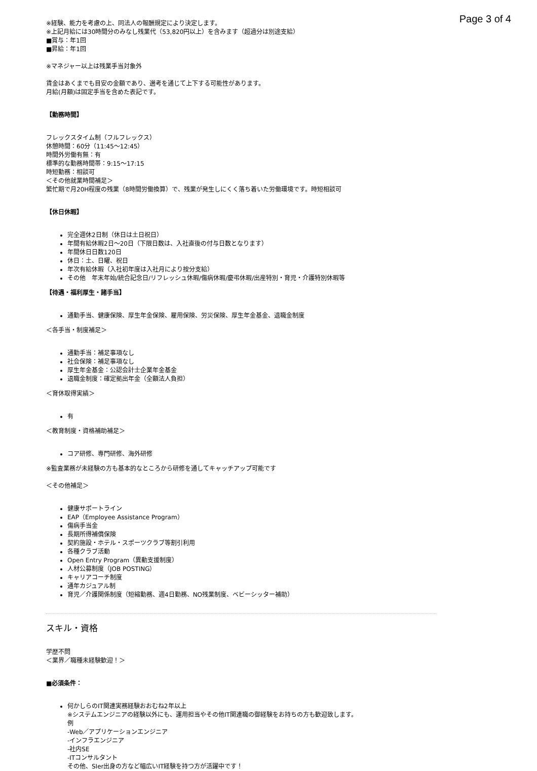Page 3 of 4
※経験、能力を考慮の上、同法人の報酬規定により決定します。
※上記月給には30時間分のみなし残業代（53,820円以上）を含みます（超過分は別途支給）
■賞与：年1回
■昇給：年1回
※マネジャー以上は残業手当対象外
賃金はあくまでも目安の金額であり、選考を通じて上下する可能性があります。
月給(月額)は固定手当を含めた表記です。
【勤務時間】
フレックスタイム制（フルフレックス）
休憩時間：60分（11:45〜12:45）
時間外労働有無：有
標準的な勤務時間帯：9:15〜17:15
時短勤務：相談可
＜その他就業時間補足＞
繁忙期で月20H程度の残業（8時間労働換算）で、残業が発生しにくく落ち着いた労働環境です。時短相談可
【休日休暇】
完全週休2日制（休日は土日祝日）
年間有給休暇2日〜20日（下限日数は、入社直後の付与日数となります）
年間休日日数120日
休日：土、日曜、祝日
年次有給休暇（入社初年度は入社月により按分支給）
その他　年末年始/統合記念日/リフレッシュ休暇/傷病休暇/慶弔休暇/出産特別・育児・介護特別休暇等
【待遇・福利厚生・諸手当】
通勤手当、健康保険、厚生年金保険、雇用保険、労災保険、厚生年金基金、退職金制度
＜各手当・制度補足＞
通勤手当：補足事項なし
社会保険：補足事項なし
厚生年金基金：公認会計士企業年金基金
退職金制度：確定拠出年金（全額法人負担）
＜育休取得実績＞
有
＜教育制度・資格補助補足＞
コア研修、専門研修、海外研修
※監査業務が未経験の方も基本的なところから研修を通してキャッチアップ可能です
＜その他補足＞
健康サポートライン
EAP（Employee Assistance Program）
傷病手当金
長期所得補償保険
契約施設・ホテル・スポーツクラブ等割引利用
各種クラブ活動
Open Entry Program（異動支援制度）
人材公募制度（JOB POSTING）
キャリアコーチ制度
通年カジュアル制
育児／介護関係制度（短縮勤務、週4日勤務、NO残業制度、ベビーシッター補助）
スキル・資格
学歴不問
＜業界／職種未経験歓迎！＞
■必須条件：
何かしらのIT関連実務経験おおむね2年以上
※システムエンジニアの経験以外にも、運用担当やその他IT関連職の御経験をお持ちの方も歓迎致します。
例
-Web／アプリケーションエンジニア
-インフラエンジニア
-社内SE
-ITコンサルタント
その他、SIer出身の方など幅広いIT経験を持つ方が活躍中です！